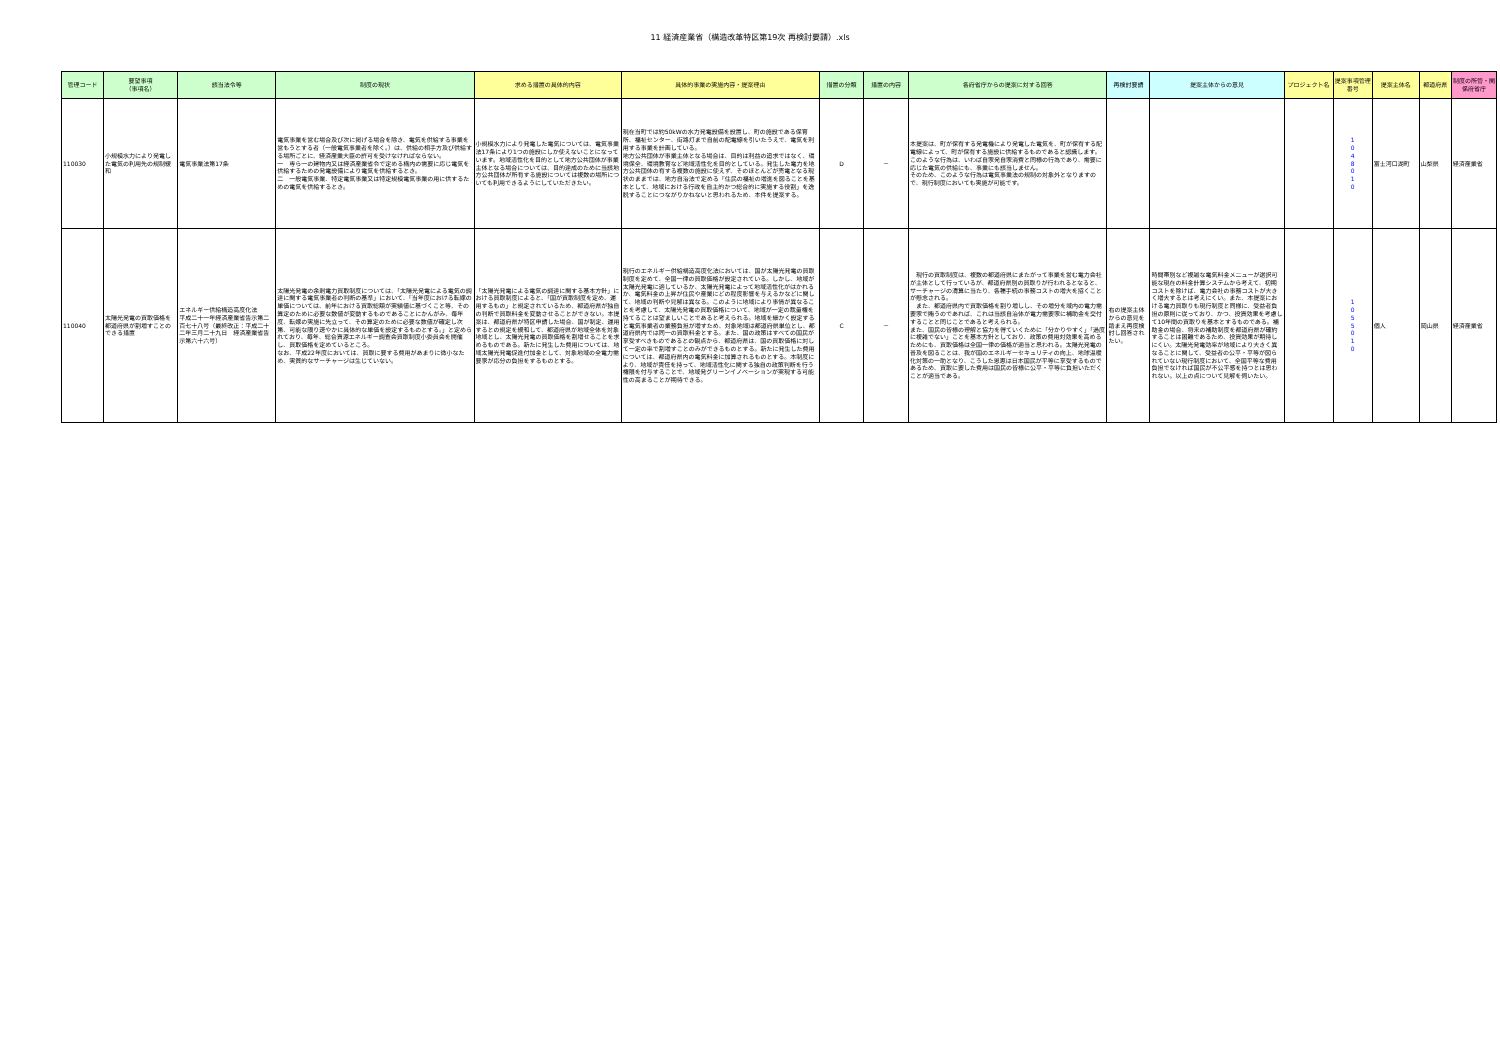11 経済産業省（構造改革特区第19次 再検討要請）.xls
| 管理コード | 要望事項 （事項名） | 該当法令等 | 制度の現状 | 求める措置の具体的内容 | 具体的事業の実施内容・提案理由 | 措置の分類 | 措置の内容 | 各府省庁からの提案に対する回答 | 再検討要請 | 提案主体からの意見 | プロジェクト名 | 提案事項管理番号 | 提案主体名 | 都道府県 | 制度の所管・関係府省庁 |
| --- | --- | --- | --- | --- | --- | --- | --- | --- | --- | --- | --- | --- | --- | --- | --- |
| 110030 | 小規模水力により発電した電気の利用先の規制緩和 | 電気事業法第17条 | 電気事業を営む場合及び次に掲げる場合を除き、電気を供給する事業を営もうとする者（一般電気事業者を除く。）は、供給の相手方及び供給する場所ごとに、経済産業大臣の許可を受けなければならない。 一 専ら一の建物内又は経済産業省令で定める構内の需要に応じ電気を供給するための発電設備により電気を供給するとき。 二 一般電気事業、特定電気事業又は特定規模電気事業の用に供するための電気を供給するとき。 | 小規模水力により発電した電気については、電気事業法17条により1つの施設にしか使えないことになっています。地域活性化を目的として地方公共団体が事業主体となる場合については、目的達成のために当該地方公共団体が所有する施設については複数の場所についても利用できるようにしていただきたい。 | 現在当町では約50kWの水力発電設備を設置し、町の施設である保育所、福祉センター、街路灯まで自前の配電線を引いたうえで、電気を利用する事業を計画している。 地方公共団体が事業主体となる場合は、目的は利益の追求ではなく、環境保全、環境教育など地域活性化を目的としている。発生した電力を地方公共団体の有する複数の施設に使えず、そのほとんどが売電となる現状のままでは、地方自治法で定める「住民の福祉の増進を図ることを基本として、地域における行政を自主的かつ総合的に実施する役割」を逸脱することにつながりかねないと思われるため、本件を提案する。 | D | － | 本提案は、町が保有する発電機により発電した電気を、町が保有する配電線によって、町が保有する施設に供給するものであると認識します。このような行為は、いわば自家発自家消費と同様の行為であり、需要に応じた電気の供給にも、事業にも該当しません。 そのため、このような行為は電気事業法の規制の対象外となりますので、現行制度においても実施が可能です。 | | | | 1 0 4 8 0 1 0 | 富士河口湖町 | 山梨県 | 経済産業省 |
| 110040 | 太陽光発電の買取価格を都道府県が割増すことのできる措置 | エネルギー供給構造高度化法 平成二十一年経済産業省告示第二百七十八号（最終改正：平成二十二年三月二十九日 経済産業省告示第六十六号） | 太陽光発電の余剰電力買取制度については、「太陽光発電による電気の調達に関する電気事業者の判断の基準」において、「当年度における転嫁の単価については、前年における買取総額が実績値に基づくこと等、その算定のために必要な数値が変動するものであることにかんがみ、毎年度、転嫁の実施に先立って、その算定のために必要な数値が確定し次第、可能な限り速やかに具体的な単価を設定するものとする。」と定められており、毎年、総合資源エネルギー調査会買取制度小委員会を開催し、買取価格を定めているところ。 なお、平成22年度においては、買取に要する費用があまりに微小なため、実質的なサーチャージは生じていない。 | 「太陽光発電による電気の調達に関する基本方針」における買取制度によると、「国が買取制度を定め、運用するもの」と規定されているため、都道府県が独自の判断で買取料金を変動させることができない。本提案は、都道府県が特区申請した場合、国が制定、運用するとの規定を緩和して、都道府県が地域全体を対象地域とし、太陽光発電の買取価格を割増せることを求めるものである。新たに発生した費用については、地域太陽光発電促進付加金として、対象地域の全電力需要家が応分の負担をするものとする。 | 現行のエネルギー供給構造高度化法においては、国が太陽光発電の買取制度を定めて、全国一律の買取価格が設定されている。しかし、地域が太陽光発電に適しているか、太陽光発電によって地域活性化がはかれるか、電気料金の上昇が住民や産業にどの程度影響を与えるかなどに関して、地域の判断や見解は異なる。このように地域により事情が異なることを考慮して、太陽光発電の買取価格について、地域が一定の裁量権を持てることは望ましいことであると考えられる。地域を細かく設定すると電気事業者の業務負担が増すため、対象地域は都道府県単位とし、都道府県内では同一の買取料金とする。また、国の政策はすべての国民が享受すべきものであるとの観点から、都道府県は、国の買取価格に対して一定の率で割増すことのみができるものとする。新たに発生した費用については、都道府県内の電気料金に加算されるものとする。本制度により、地域が責任を持って、地域活性化に関する独自の政策判断を行う権限を付与することで、地域発グリーンイノベーションが実現する可能性の高まることが期待できる。 | C | － | 現行の買取制度は、複数の都道府県にまたがって事業を営む電力会社が主体として行っているが、都道府県別の買取りが行われるとなると、サーチャージの清算に当たり、各種手続の事務コストの増大を招くことが懸念される。 また、都道府県内で買取価格を割り増しし、その増分を域内の電力需要家で賄うのであれば、これは当該自治体が電力需要家に補助金を交付することと同じことであると考えられる。 また、国民の皆様の理解と協力を得ていくために「分かりやすく」「過度に複雑でない」ことを基本方針としており、政策の費用対効果を高めるためにも、買取価格は全国一律の価格が適当と思われる。太陽光発電の普及を図ることは、我が国のエネルギーセキュリティの向上、地球温暖化対策の一助となり、こうした恩恵は日本国民が平等に享受するものであるため、買取に要した費用は国民の皆様に公平・平等に負担いただくことが適当である。 | 右の提案主体からの意見を踏まえ再度検討し回答されたい。 | 時間帯別など複雑な電気料金メニューが選択可能な現在の料金計算システムから考えて、初期コストを除けば、電力会社の事務コストが大きく増大するとは考えにくい。また、本提案における電力買取りも現行制度と同様に、受益者負担の原則に従っており、かつ、投資効果を考慮して10年間の買取りを基本とするものである。補助金の場合、将来の補助制度を都道府県が確約することは困難であるため、投資効果が期待しにくい。太陽光発電効率が地域により大きく異なることに関して、受益者の公平・平等が図られていない現行制度において、全国平等な費用負担でなければ国民が不公平感を持つとは思われない。以上の点について見解を伺いたい。 | | 1 0 5 5 0 1 0 | 個人 | 岡山県 | 経済産業省 |